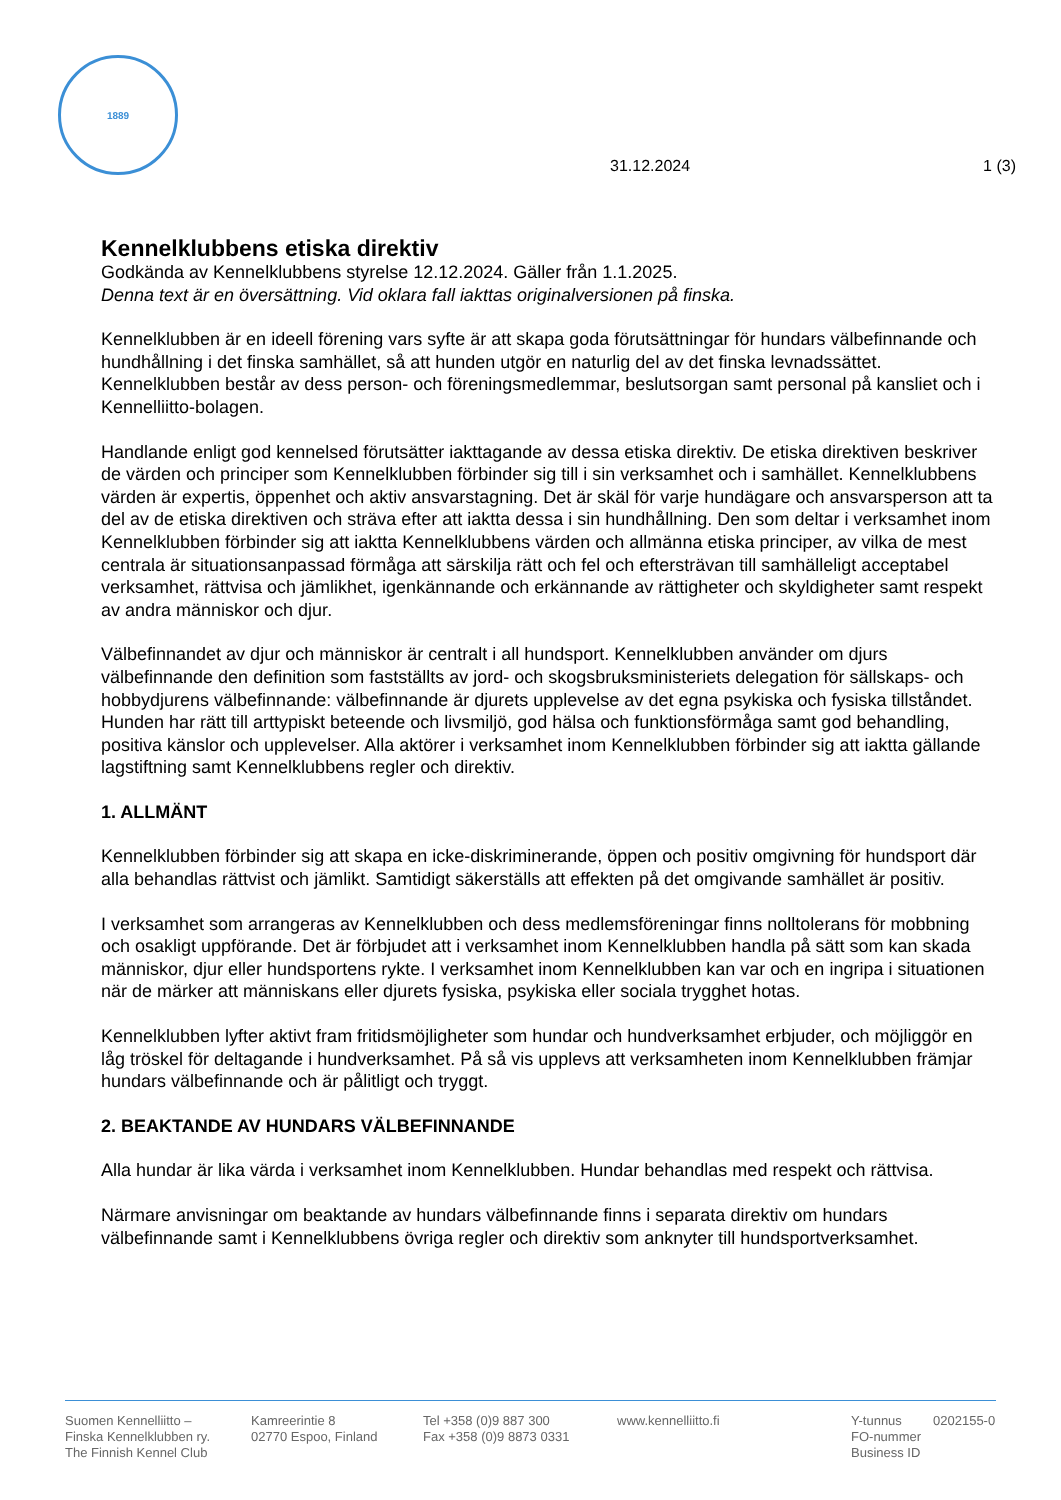1889
31.12.2024
1 (3)
Kennelklubbens etiska direktiv
Godkända av Kennelklubbens styrelse 12.12.2024. Gäller från 1.1.2025.
Denna text är en översättning. Vid oklara fall iakttas originalversionen på finska.
Kennelklubben är en ideell förening vars syfte är att skapa goda förutsättningar för hundars välbefinnande och hundhållning i det finska samhället, så att hunden utgör en naturlig del av det finska levnadssättet. Kennelklubben består av dess person- och föreningsmedlemmar, beslutsorgan samt personal på kansliet och i Kennelliitto-bolagen.
Handlande enligt god kennelsed förutsätter iakttagande av dessa etiska direktiv. De etiska direktiven beskriver de värden och principer som Kennelklubben förbinder sig till i sin verksamhet och i samhället. Kennelklubbens värden är expertis, öppenhet och aktiv ansvarstagning. Det är skäl för varje hundägare och ansvarsperson att ta del av de etiska direktiven och sträva efter att iaktta dessa i sin hundhållning. Den som deltar i verksamhet inom Kennelklubben förbinder sig att iaktta Kennelklubbens värden och allmänna etiska principer, av vilka de mest centrala är situationsanpassad förmåga att särskilja rätt och fel och eftersträvan till samhälleligt acceptabel verksamhet, rättvisa och jämlikhet, igenkännande och erkännande av rättigheter och skyldigheter samt respekt av andra människor och djur.
Välbefinnandet av djur och människor är centralt i all hundsport. Kennelklubben använder om djurs välbefinnande den definition som fastställts av jord- och skogsbruksministeriets delegation för sällskaps- och hobbydjurens välbefinnande: välbefinnande är djurets upplevelse av det egna psykiska och fysiska tillståndet. Hunden har rätt till arttypiskt beteende och livsmiljö, god hälsa och funktionsförmåga samt god behandling, positiva känslor och upplevelser. Alla aktörer i verksamhet inom Kennelklubben förbinder sig att iaktta gällande lagstiftning samt Kennelklubbens regler och direktiv.
1. ALLMÄNT
Kennelklubben förbinder sig att skapa en icke-diskriminerande, öppen och positiv omgivning för hundsport där alla behandlas rättvist och jämlikt. Samtidigt säkerställs att effekten på det omgivande samhället är positiv.
I verksamhet som arrangeras av Kennelklubben och dess medlemsföreningar finns nolltolerans för mobbning och osakligt uppförande. Det är förbjudet att i verksamhet inom Kennelklubben handla på sätt som kan skada människor, djur eller hundsportens rykte. I verksamhet inom Kennelklubben kan var och en ingripa i situationen när de märker att människans eller djurets fysiska, psykiska eller sociala trygghet hotas.
Kennelklubben lyfter aktivt fram fritidsmöjligheter som hundar och hundverksamhet erbjuder, och möjliggör en låg tröskel för deltagande i hundverksamhet. På så vis upplevs att verksamheten inom Kennelklubben främjar hundars välbefinnande och är pålitligt och tryggt.
2. BEAKTANDE AV HUNDARS VÄLBEFINNANDE
Alla hundar är lika värda i verksamhet inom Kennelklubben. Hundar behandlas med respekt och rättvisa.
Närmare anvisningar om beaktande av hundars välbefinnande finns i separata direktiv om hundars välbefinnande samt i Kennelklubbens övriga regler och direktiv som anknyter till hundsportverksamhet.
Suomen Kennelliitto –
Finska Kennelklubben ry.
The Finnish Kennel Club
Kamreerintie 8
02770 Espoo, Finland
Tel +358 (0)9 887 300
Fax +358 (0)9 8873 0331
www.kennelliitto.fi Y-tunnus
FO-nummer
Business ID
0202155-0